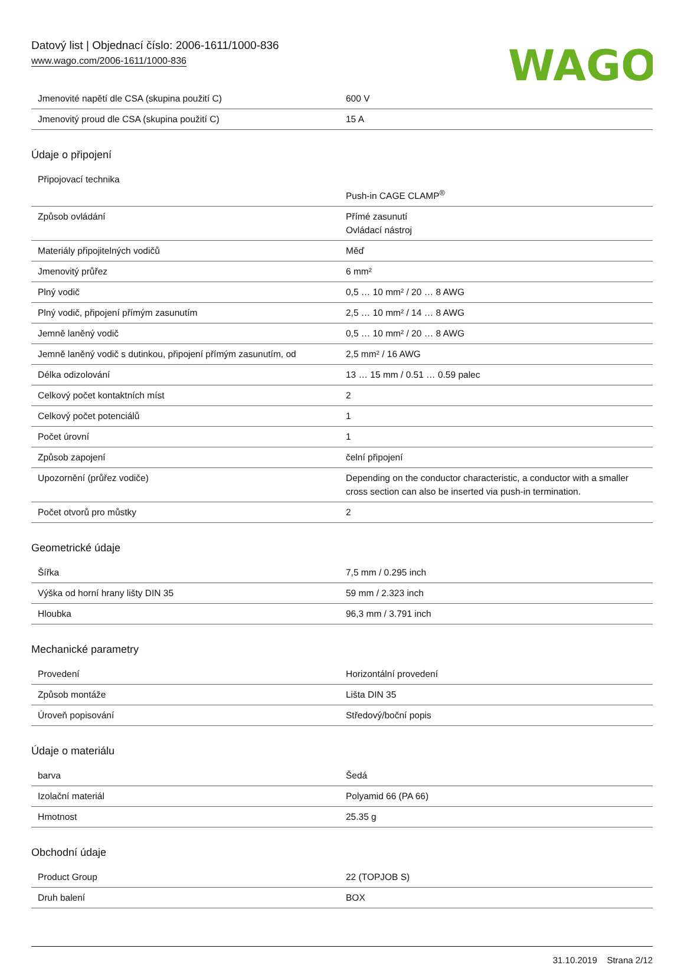Datový list | Objednací číslo: 2006-1611/1000-836
www.wago.com/2006-1611/1000-836
WAGO
| Jmenovité napětí dle CSA (skupina použití C) | 600 V |
| Jmenovitý proud dle CSA (skupina použití C) | 15 A |
Údaje o připojení
| Připojovací technika | Push-in CAGE CLAMP<sup>®</sup> |
| Způsob ovládání | Přímé zasunutí Ovládací nástroj |
| Materiály připojitelných vodičů | Měď |
| Jmenovitý průřez | 6 mm² |
| Plný vodič | 0,5 … 10 mm² / 20 … 8 AWG |
| Plný vodič, připojení přímým zasunutím | 2,5 … 10 mm² / 14 … 8 AWG |
| Jemně laněný vodič | 0,5 … 10 mm² / 20 … 8 AWG |
| Jemně laněný vodič s dutinkou, připojení přímým zasunutím, od | 2,5 mm² / 16 AWG |
| Délka odizolování | 13 … 15 mm / 0.51 … 0.59 palec |
| Celkový počet kontaktních míst | 2 |
| Celkový počet potenciálů | 1 |
| Počet úrovní | 1 |
| Způsob zapojení | čelní připojení |
| Upozornění (průřez vodiče) | Depending on the conductor characteristic, a conductor with a smaller cross section can also be inserted via push-in termination. |
| Počet otvorů pro můstky | 2 |
Geometrické údaje
| Šířka | 7,5 mm / 0.295 inch |
| Výška od horní hrany lišty DIN 35 | 59 mm / 2.323 inch |
| Hloubka | 96,3 mm / 3.791 inch |
Mechanické parametry
| Provedení | Horizontální provedení |
| Způsob montáže | Lišta DIN 35 |
| Úroveň popisování | Středový/boční popis |
Údaje o materiálu
| barva | Šedá |
| Izolační materiál | Polyamid 66 (PA 66) |
| Hmotnost | 25.35 g |
Obchodní údaje
| Product Group | 22 (TOPJOB S) |
| Druh balení | BOX |
31.10.2019 Strana 2/12